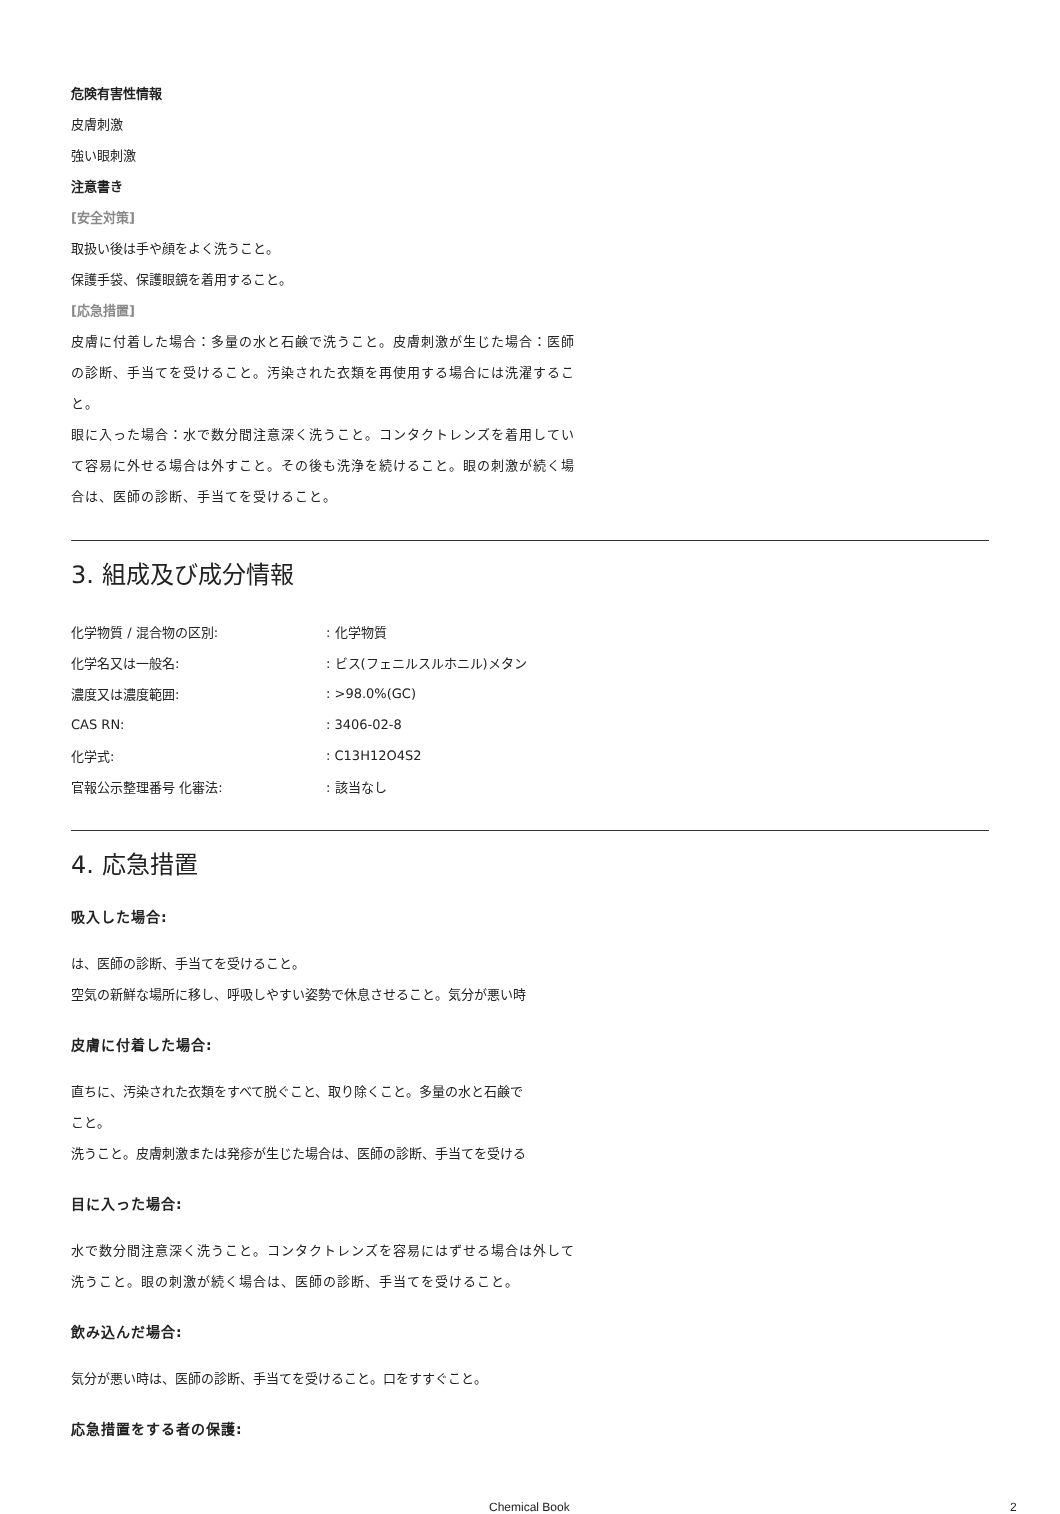危険有害性情報
皮膚刺激
強い眼刺激
注意書き
[安全対策]
取扱い後は手や顔をよく洗うこと。
保護手袋、保護眼鏡を着用すること。
[応急措置]
皮膚に付着した場合：多量の水と石鹸で洗うこと。皮膚刺激が生じた場合：医師の診断、手当てを受けること。汚染された衣類を再使用する場合には洗濯すること。
眼に入った場合：水で数分間注意深く洗うこと。コンタクトレンズを着用していて容易に外せる場合は外すこと。その後も洗浄を続けること。眼の刺激が続く場合は、医師の診断、手当てを受けること。
3. 組成及び成分情報
| 化学物質 / 混合物の区別: | : 化学物質 |
| 化学名又は一般名: | : ビス(フェニルスルホニル)メタン |
| 濃度又は濃度範囲: | : >98.0%(GC) |
| CAS RN: | : 3406-02-8 |
| 化学式: | : C13H12O4S2 |
| 官報公示整理番号 化審法: | : 該当なし |
4. 応急措置
吸入した場合:
は、医師の診断、手当てを受けること。
空気の新鮮な場所に移し、呼吸しやすい姿勢で休息させること。気分が悪い時
皮膚に付着した場合:
直ちに、汚染された衣類をすべて脱ぐこと、取り除くこと。多量の水と石鹸で
こと。
洗うこと。皮膚刺激または発疹が生じた場合は、医師の診断、手当てを受ける
目に入った場合:
水で数分間注意深く洗うこと。コンタクトレンズを容易にはずせる場合は外して洗うこと。眼の刺激が続く場合は、医師の診断、手当てを受けること。
飲み込んだ場合:
気分が悪い時は、医師の診断、手当てを受けること。口をすすぐこと。
応急措置をする者の保護:
Chemical Book 2